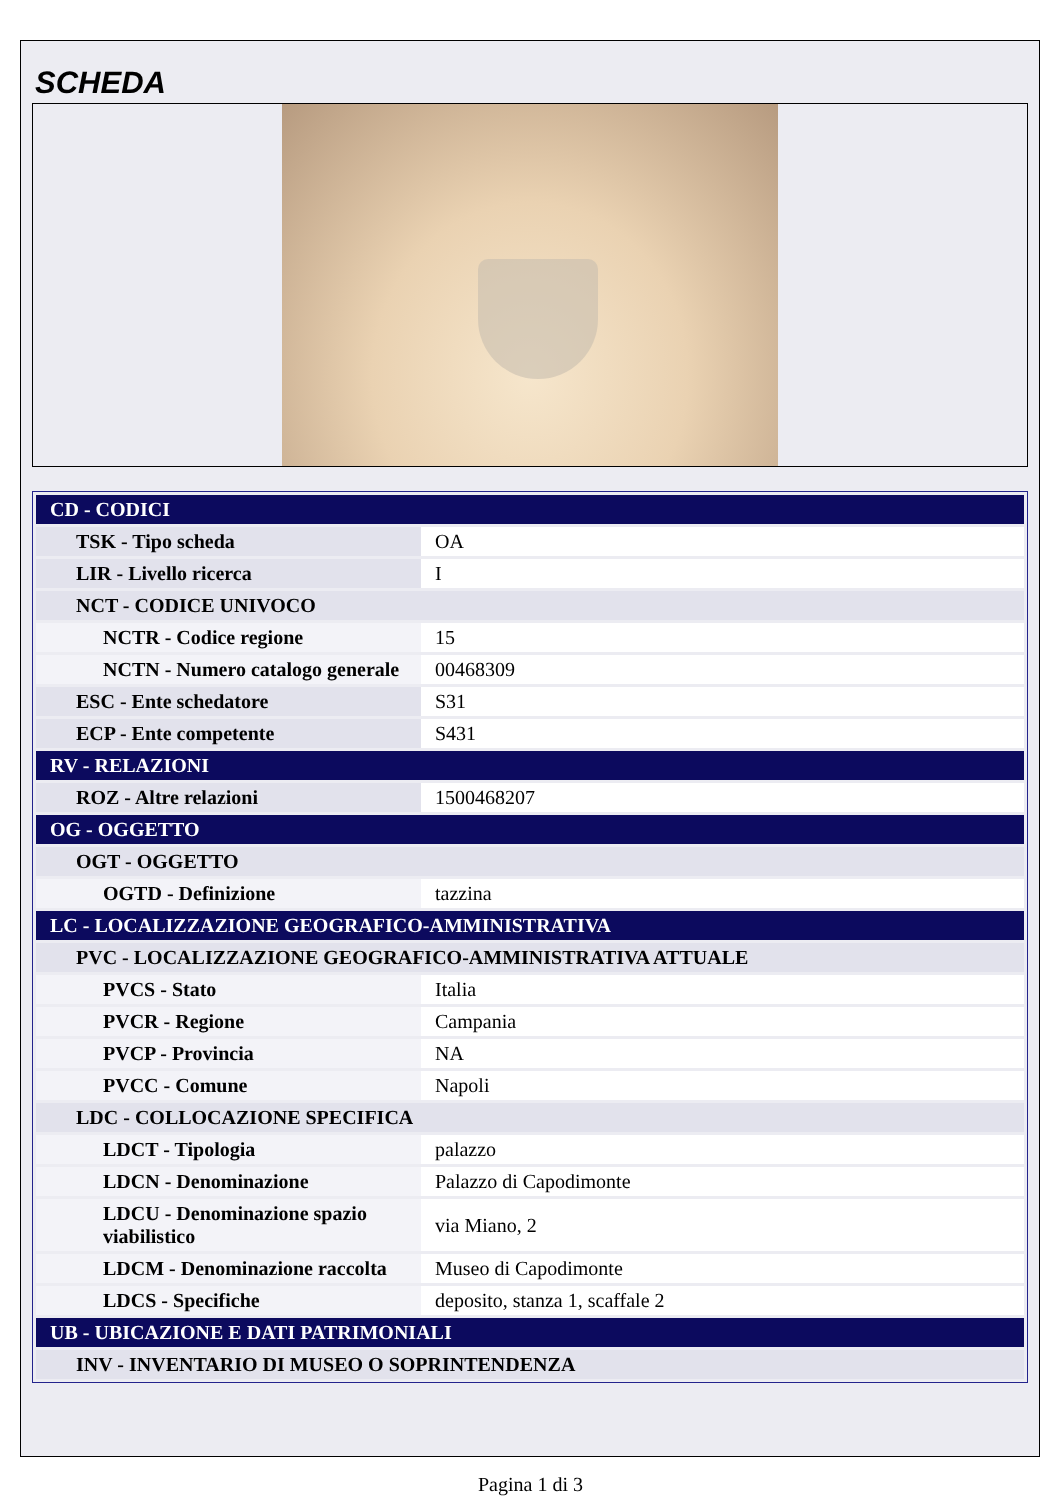SCHEDA
| CD - CODICI | |
| TSK - Tipo scheda | OA |
| LIR - Livello ricerca | I |
| NCT - CODICE UNIVOCO | |
| NCTR - Codice regione | 15 |
| NCTN - Numero catalogo generale | 00468309 |
| ESC - Ente schedatore | S31 |
| ECP - Ente competente | S431 |
| RV - RELAZIONI | |
| ROZ - Altre relazioni | 1500468207 |
| OG - OGGETTO | |
| OGT - OGGETTO | |
| OGTD - Definizione | tazzina |
| LC - LOCALIZZAZIONE GEOGRAFICO-AMMINISTRATIVA | |
| PVC - LOCALIZZAZIONE GEOGRAFICO-AMMINISTRATIVA ATTUALE | |
| PVCS - Stato | Italia |
| PVCR - Regione | Campania |
| PVCP - Provincia | NA |
| PVCC - Comune | Napoli |
| LDC - COLLOCAZIONE SPECIFICA | |
| LDCT - Tipologia | palazzo |
| LDCN - Denominazione | Palazzo di Capodimonte |
| LDCU - Denominazione spazio viabilistico | via Miano, 2 |
| LDCM - Denominazione raccolta | Museo di Capodimonte |
| LDCS - Specifiche | deposito, stanza 1, scaffale 2 |
| UB - UBICAZIONE E DATI PATRIMONIALI | |
| INV - INVENTARIO DI MUSEO O SOPRINTENDENZA | |
Pagina 1 di 3